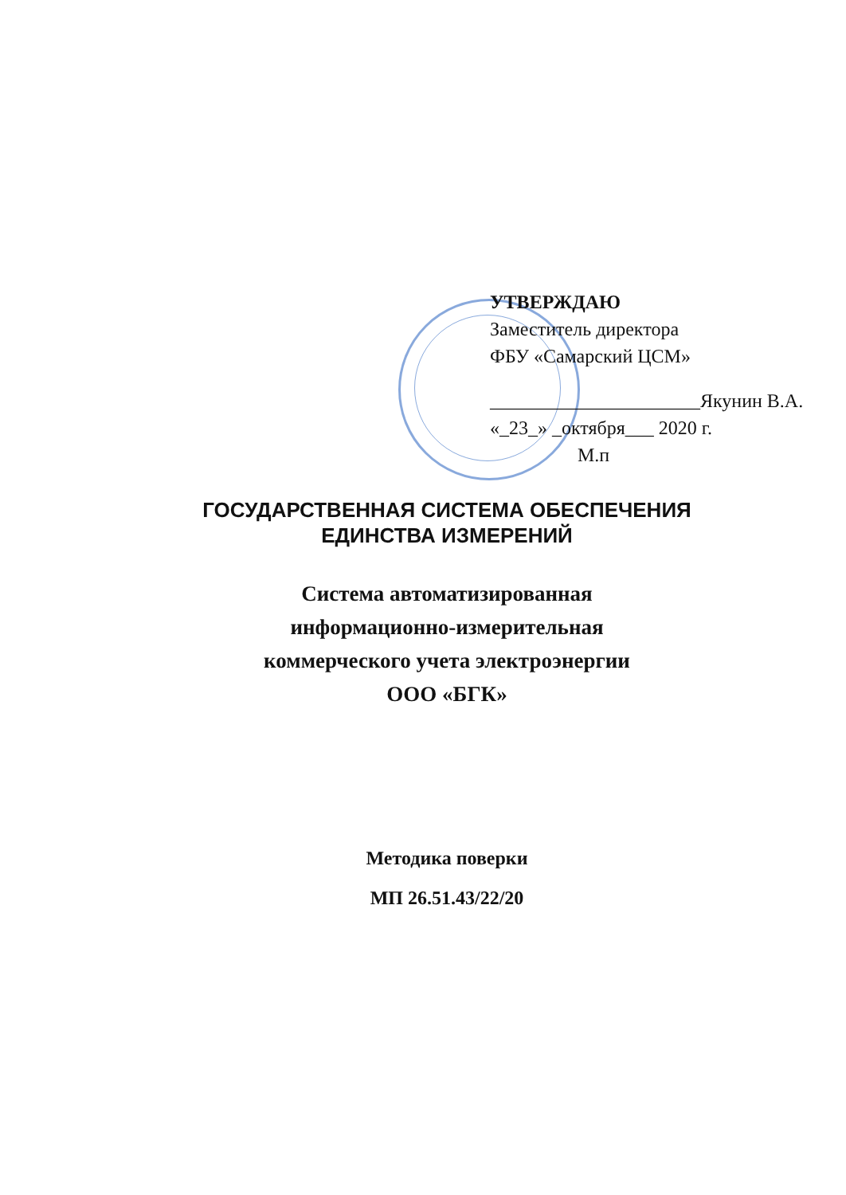УТВЕРЖДАЮ
Заместитель директора
ФБУ «Самарский ЦСМ»
______________________Якунин В.А.
«_23_» _октября___ 2020 г.
М.п
ГОСУДАРСТВЕННАЯ СИСТЕМА ОБЕСПЕЧЕНИЯ
ЕДИНСТВА ИЗМЕРЕНИЙ
Система автоматизированная
информационно-измерительная
коммерческого учета электроэнергии
ООО «БГК»
Методика поверки
МП 26.51.43/22/20